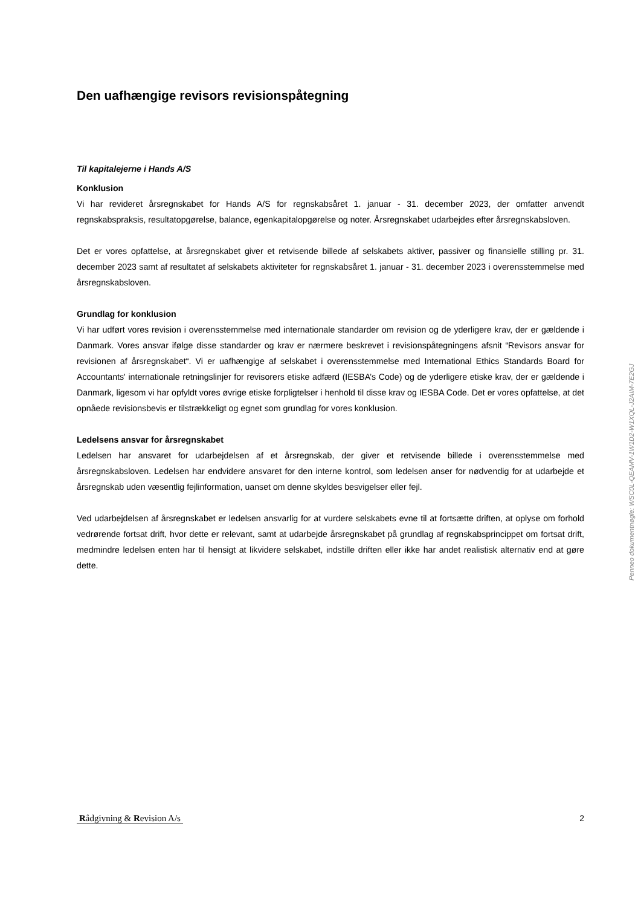Den uafhængige revisors revisionspåtegning
Til kapitalejerne i Hands A/S
Konklusion
Vi har revideret årsregnskabet for Hands A/S for regnskabsåret 1. januar - 31. december 2023, der omfatter anvendt regnskabspraksis, resultatopgørelse, balance, egenkapitalopgørelse og noter. Årsregnskabet udarbejdes efter årsregnskabsloven.
Det er vores opfattelse, at årsregnskabet giver et retvisende billede af selskabets aktiver, passiver og finansielle stilling pr. 31. december 2023 samt af resultatet af selskabets aktiviteter for regnskabsåret 1. januar - 31. december 2023 i overensstemmelse med årsregnskabsloven.
Grundlag for konklusion
Vi har udført vores revision i overensstemmelse med internationale standarder om revision og de yderligere krav, der er gældende i Danmark. Vores ansvar ifølge disse standarder og krav er nærmere beskrevet i revisionspåtegningens afsnit “Revisors ansvar for revisionen af årsregnskabet“. Vi er uafhængige af selskabet i overensstemmelse med International Ethics Standards Board for Accountants' internationale retningslinjer for revisorers etiske adfærd (IESBA’s Code) og de yderligere etiske krav, der er gældende i Danmark, ligesom vi har opfyldt vores øvrige etiske forpligtelser i henhold til disse krav og IESBA Code. Det er vores opfattelse, at det opnåede revisionsbevis er tilstrækkeligt og egnet som grundlag for vores konklusion.
Ledelsens ansvar for årsregnskabet
Ledelsen har ansvaret for udarbejdelsen af et årsregnskab, der giver et retvisende billede i overensstemmelse med årsregnskabsloven. Ledelsen har endvidere ansvaret for den interne kontrol, som ledelsen anser for nødvendig for at udarbejde et årsregnskab uden væsentlig fejlinformation, uanset om denne skyldes besvigelser eller fejl.
Ved udarbejdelsen af årsregnskabet er ledelsen ansvarlig for at vurdere selskabets evne til at fortsætte driften, at oplyse om forhold vedrørende fortsat drift, hvor dette er relevant, samt at udarbejde årsregnskabet på grundlag af regnskabsprincippet om fortsat drift, medmindre ledelsen enten har til hensigt at likvidere selskabet, indstille driften eller ikke har andet realistisk alternativ end at gøre dette.
Penneo dokumentnøgle: WSC0L-QEAMV-1W1D2-W1XQL-J2AIM-7E2GJ
Rådgivning & Revision A/s 2